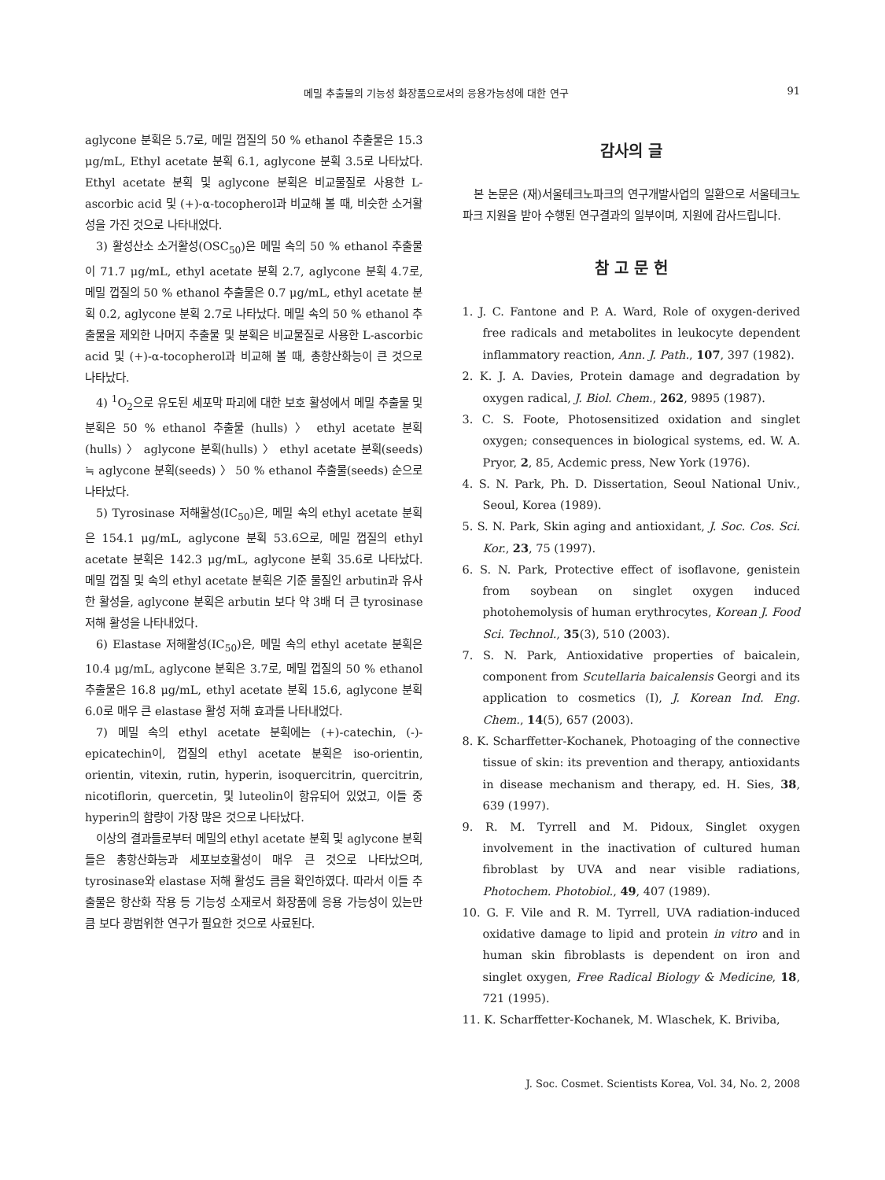메밀 추출물의 기능성 화장품으로서의 응용가능성에 대한 연구 91
aglycone 분획은 5.7로, 메밀 껍질의 50 % ethanol 추출물은 15.3 μg/mL, Ethyl acetate 분획 6.1, aglycone 분획 3.5로 나타났다. Ethyl acetate 분획 및 aglycone 분획은 비교물질로 사용한 L-ascorbic acid 및 (+)-α-tocopherol과 비교해 볼 때, 비슷한 소거활성을 가진 것으로 나타내었다.
3) 활성산소 소거활성(OSC<sub>50</sub>)은 메밀 속의 50 % ethanol 추출물이 71.7 μg/mL, ethyl acetate 분획 2.7, aglycone 분획 4.7로, 메밀 껍질의 50 % ethanol 추출물은 0.7 μg/mL, ethyl acetate 분획 0.2, aglycone 분획 2.7로 나타났다. 메밀 속의 50 % ethanol 추출물을 제외한 나머지 추출물 및 분획은 비교물질로 사용한 L-ascorbic acid 및 (+)-α-tocopherol과 비교해 볼 때, 총항산화능이 큰 것으로 나타났다.
4) <sup>1</sup>O<sub>2</sub>으로 유도된 세포막 파괴에 대한 보호 활성에서 메밀 추출물 및 분획은 50 % ethanol 추출물 (hulls) 〉 ethyl acetate 분획(hulls) 〉 aglycone 분획(hulls) 〉 ethyl acetate 분획(seeds) ≒ aglycone 분획(seeds) 〉 50 % ethanol 추출물(seeds) 순으로 나타났다.
5) Tyrosinase 저해활성(IC<sub>50</sub>)은, 메밀 속의 ethyl acetate 분획은 154.1 μg/mL, aglycone 분획 53.6으로, 메밀 껍질의 ethyl acetate 분획은 142.3 μg/mL, aglycone 분획 35.6로 나타났다. 메밀 껍질 및 속의 ethyl acetate 분획은 기준 물질인 arbutin과 유사한 활성을, aglycone 분획은 arbutin 보다 약 3배 더 큰 tyrosinase 저해 활성을 나타내었다.
6) Elastase 저해활성(IC<sub>50</sub>)은, 메밀 속의 ethyl acetate 분획은 10.4 μg/mL, aglycone 분획은 3.7로, 메밀 껍질의 50 % ethanol 추출물은 16.8 μg/mL, ethyl acetate 분획 15.6, aglycone 분획 6.0로 매우 큰 elastase 활성 저해 효과를 나타내었다.
7) 메밀 속의 ethyl acetate 분획에는 (+)-catechin, (-)-epicatechin이, 껍질의 ethyl acetate 분획은 iso-orientin, orientin, vitexin, rutin, hyperin, isoquercitrin, quercitrin, nicotiflorin, quercetin, 및 luteolin이 함유되어 있었고, 이들 중 hyperin의 함량이 가장 많은 것으로 나타났다.
이상의 결과들로부터 메밀의 ethyl acetate 분획 및 aglycone 분획들은 총항산화능과 세포보호활성이 매우 큰 것으로 나타났으며, tyrosinase와 elastase 저해 활성도 큼을 확인하였다. 따라서 이들 추출물은 항산화 작용 등 기능성 소재로서 화장품에 응용 가능성이 있는만큼 보다 광범위한 연구가 필요한 것으로 사료된다.
감사의 글
본 논문은 (재)서울테크노파크의 연구개발사업의 일환으로 서울테크노파크 지원을 받아 수행된 연구결과의 일부이며, 지원에 감사드립니다.
참 고 문 헌
1. J. C. Fantone and P. A. Ward, Role of oxygen-derived free radicals and metabolites in leukocyte dependent inflammatory reaction, Ann. J. Path., 107, 397 (1982).
2. K. J. A. Davies, Protein damage and degradation by oxygen radical, J. Biol. Chem., 262, 9895 (1987).
3. C. S. Foote, Photosensitized oxidation and singlet oxygen; consequences in biological systems, ed. W. A. Pryor, 2, 85, Acdemic press, New York (1976).
4. S. N. Park, Ph. D. Dissertation, Seoul National Univ., Seoul, Korea (1989).
5. S. N. Park, Skin aging and antioxidant, J. Soc. Cos. Sci. Kor., 23, 75 (1997).
6. S. N. Park, Protective effect of isoflavone, genistein from soybean on singlet oxygen induced photohemolysis of human erythrocytes, Korean J. Food Sci. Technol., 35(3), 510 (2003).
7. S. N. Park, Antioxidative properties of baicalein, component from Scutellaria baicalensis Georgi and its application to cosmetics (I), J. Korean Ind. Eng. Chem., 14(5), 657 (2003).
8. K. Scharffetter-Kochanek, Photoaging of the connective tissue of skin: its prevention and therapy, antioxidants in disease mechanism and therapy, ed. H. Sies, 38, 639 (1997).
9. R. M. Tyrrell and M. Pidoux, Singlet oxygen involvement in the inactivation of cultured human fibroblast by UVA and near visible radiations, Photochem. Photobiol., 49, 407 (1989).
10. G. F. Vile and R. M. Tyrrell, UVA radiation-induced oxidative damage to lipid and protein in vitro and in human skin fibroblasts is dependent on iron and singlet oxygen, Free Radical Biology & Medicine, 18, 721 (1995).
11. K. Scharffetter-Kochanek, M. Wlaschek, K. Briviba,
J. Soc. Cosmet. Scientists Korea, Vol. 34, No. 2, 2008